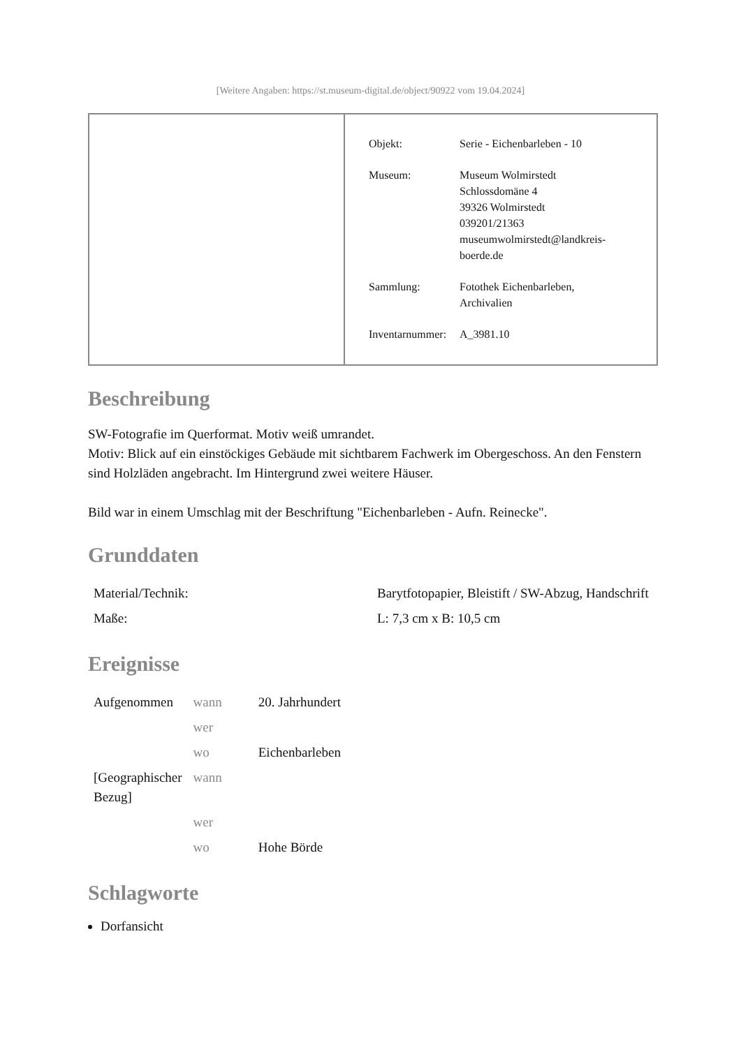[Weitere Angaben: https://st.museum-digital.de/object/90922 vom 19.04.2024]
| Objekt: | Serie - Eichenbarleben - 10 |
| Museum: | Museum Wolmirstedt Schlossdomäne 4 39326 Wolmirstedt 039201/21363 museumwolmirstedt@landkreis- boerde.de |
| Sammlung: | Fotothek Eichenbarleben, Archivalien |
| Inventarnummer: | A_3981.10 |
Beschreibung
SW-Fotografie im Querformat. Motiv weiß umrandet.
Motiv: Blick auf ein einstöckiges Gebäude mit sichtbarem Fachwerk im Obergeschoss. An den Fenstern sind Holzläden angebracht. Im Hintergrund zwei weitere Häuser.
Bild war in einem Umschlag mit der Beschriftung "Eichenbarleben - Aufn. Reinecke".
Grunddaten
| Material/Technik: | Barytfotopapier, Bleistift / SW-Abzug, Handschrift |
| Maße: | L: 7,3 cm x B: 10,5 cm |
Ereignisse
| Aufgenommen | wann | 20. Jahrhundert |
| | wer | |
| | wo | Eichenbarleben |
| [Geographischer Bezug] | wann | |
| | wer | |
| | wo | Hohe Börde |
Schlagworte
Dorfansicht